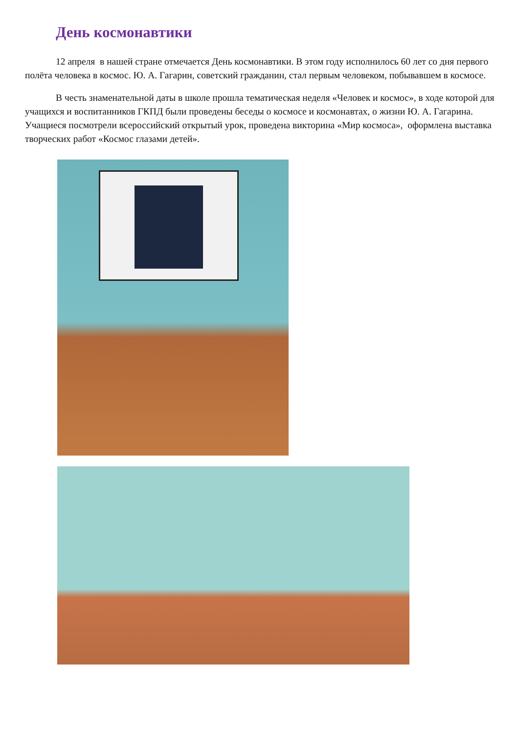День космонавтики
12 апреля в нашей стране отмечается День космонавтики. В этом году исполнилось 60 лет со дня первого полёта человека в космос. Ю. А. Гагарин, советский гражданин, стал первым человеком, побывавшем в космосе.
В честь знаменательной даты в школе прошла тематическая неделя «Человек и космос», в ходе которой для учащихся и воспитанников ГКПД были проведены беседы о космосе и космонавтах, о жизни Ю. А. Гагарина. Учащиеся посмотрели всероссийский открытый урок, проведена викторина «Мир космоса», оформлена выставка творческих работ «Космос глазами детей».